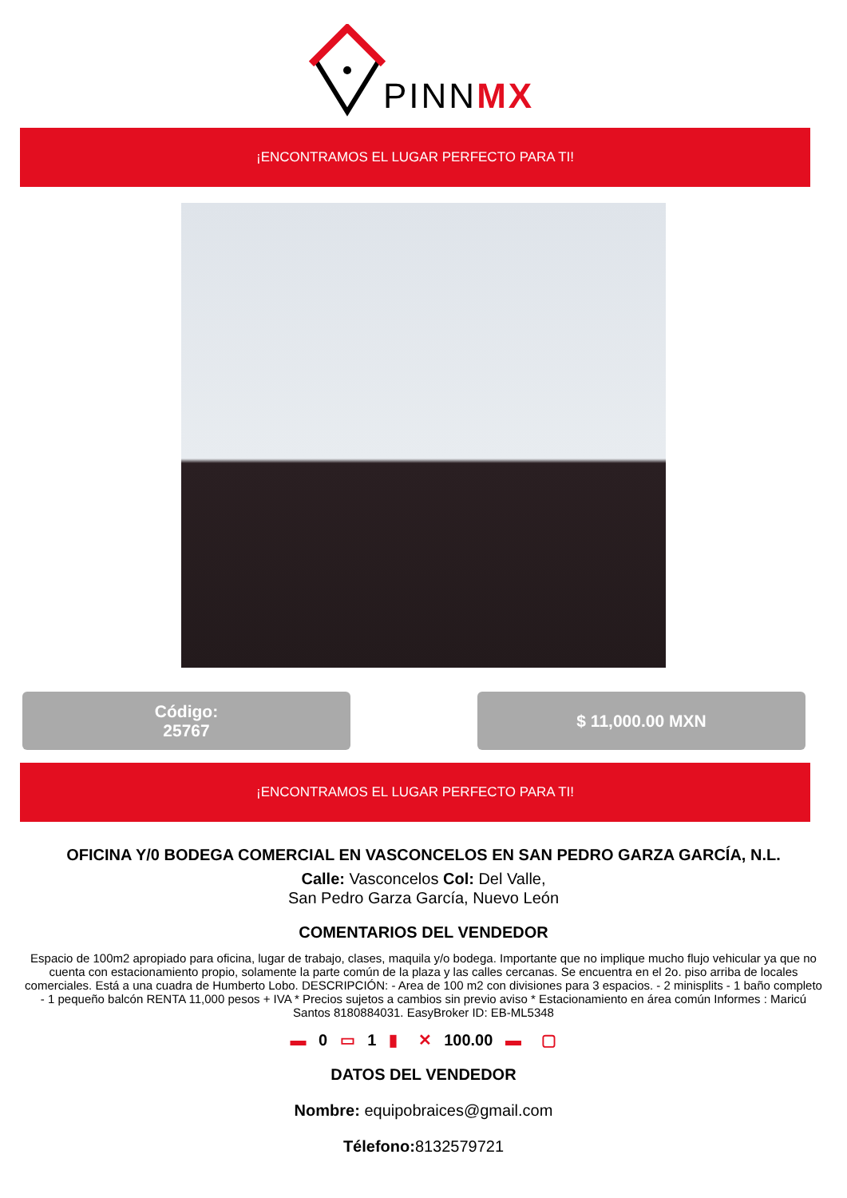PINNMX
¡ENCONTRAMOS EL LUGAR PERFECTO PARA TI!
Código:
25767
$ 11,000.00 MXN
¡ENCONTRAMOS EL LUGAR PERFECTO PARA TI!
OFICINA Y/0 BODEGA COMERCIAL EN VASCONCELOS EN SAN PEDRO GARZA GARCÍA, N.L.
Calle: Vasconcelos Col: Del Valle,
San Pedro Garza García, Nuevo León
COMENTARIOS DEL VENDEDOR
Espacio de 100m2 apropiado para oficina, lugar de trabajo, clases, maquila y/o bodega. Importante que no implique mucho flujo vehicular ya que no cuenta con estacionamiento propio, solamente la parte común de la plaza y las calles cercanas. Se encuentra en el 2o. piso arriba de locales comerciales. Está a una cuadra de Humberto Lobo. DESCRIPCIÓN: - Area de 100 m2 con divisiones para 3 espacios. - 2 minisplits - 1 baño completo - 1 pequeño balcón RENTA 11,000 pesos + IVA * Precios sujetos a cambios sin previo aviso * Estacionamiento en área común Informes : Maricú Santos 8180884031. EasyBroker ID: EB-ML5348
▬ 0 ▭ 1 ▮ ✕ 100.00 ▬ ▢
DATOS DEL VENDEDOR
Nombre: equipobraices@gmail.com
Télefono: 8132579721